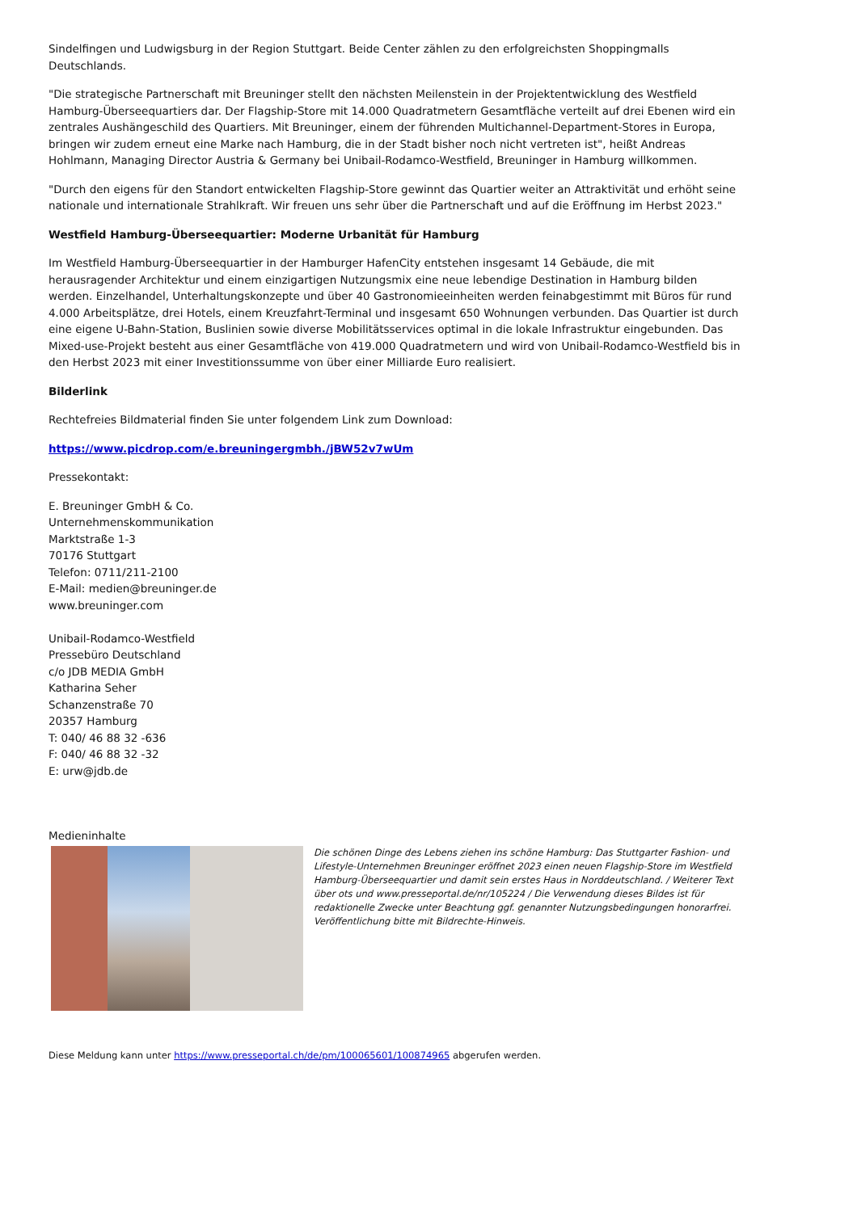Sindelfingen und Ludwigsburg in der Region Stuttgart. Beide Center zählen zu den erfolgreichsten Shoppingmalls Deutschlands.
"Die strategische Partnerschaft mit Breuninger stellt den nächsten Meilenstein in der Projektentwicklung des Westfield Hamburg-Überseequartiers dar. Der Flagship-Store mit 14.000 Quadratmetern Gesamtfläche verteilt auf drei Ebenen wird ein zentrales Aushängeschild des Quartiers. Mit Breuninger, einem der führenden Multichannel-Department-Stores in Europa, bringen wir zudem erneut eine Marke nach Hamburg, die in der Stadt bisher noch nicht vertreten ist", heißt Andreas Hohlmann, Managing Director Austria & Germany bei Unibail-Rodamco-Westfield, Breuninger in Hamburg willkommen.
"Durch den eigens für den Standort entwickelten Flagship-Store gewinnt das Quartier weiter an Attraktivität und erhöht seine nationale und internationale Strahlkraft. Wir freuen uns sehr über die Partnerschaft und auf die Eröffnung im Herbst 2023."
Westfield Hamburg-Überseequartier: Moderne Urbanität für Hamburg
Im Westfield Hamburg-Überseequartier in der Hamburger HafenCity entstehen insgesamt 14 Gebäude, die mit herausragender Architektur und einem einzigartigen Nutzungsmix eine neue lebendige Destination in Hamburg bilden werden. Einzelhandel, Unterhaltungskonzepte und über 40 Gastronomieeinheiten werden feinabgestimmt mit Büros für rund 4.000 Arbeitsplätze, drei Hotels, einem Kreuzfahrt-Terminal und insgesamt 650 Wohnungen verbunden. Das Quartier ist durch eine eigene U-Bahn-Station, Buslinien sowie diverse Mobilitätsservices optimal in die lokale Infrastruktur eingebunden. Das Mixed-use-Projekt besteht aus einer Gesamtfläche von 419.000 Quadratmetern und wird von Unibail-Rodamco-Westfield bis in den Herbst 2023 mit einer Investitionssumme von über einer Milliarde Euro realisiert.
Bilderlink
Rechtefreies Bildmaterial finden Sie unter folgendem Link zum Download:
https://www.picdrop.com/e.breuningergmbh./jBW52v7wUm
Pressekontakt:
E. Breuninger GmbH & Co.
Unternehmenskommunikation
Marktstraße 1-3
70176 Stuttgart
Telefon: 0711/211-2100
E-Mail: medien@breuninger.de
www.breuninger.com
Unibail-Rodamco-Westfield
Pressebüro Deutschland
c/o JDB MEDIA GmbH
Katharina Seher
Schanzenstraße 70
20357 Hamburg
T: 040/ 46 88 32 -636
F: 040/ 46 88 32 -32
E: urw@jdb.de
Medieninhalte
Die schönen Dinge des Lebens ziehen ins schöne Hamburg: Das Stuttgarter Fashion- und Lifestyle-Unternehmen Breuninger eröffnet 2023 einen neuen Flagship-Store im Westfield Hamburg-Überseequartier und damit sein erstes Haus in Norddeutschland. / Weiterer Text über ots und www.presseportal.de/nr/105224 / Die Verwendung dieses Bildes ist für redaktionelle Zwecke unter Beachtung ggf. genannter Nutzungsbedingungen honorarfrei. Veröffentlichung bitte mit Bildrechte-Hinweis.
Diese Meldung kann unter https://www.presseportal.ch/de/pm/100065601/100874965 abgerufen werden.